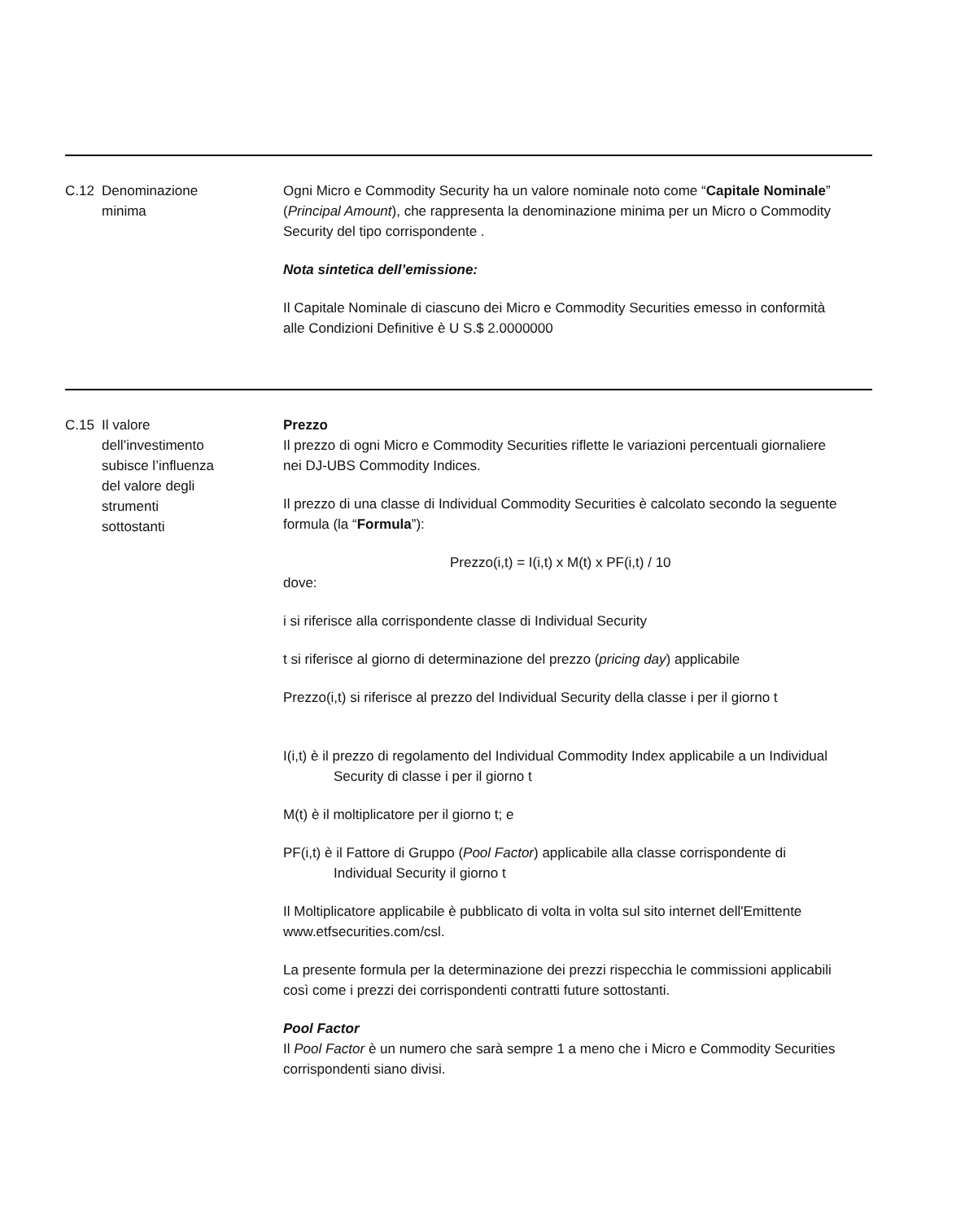C.12 Denominazione
minima
Ogni Micro e Commodity Security ha un valore nominale noto come “Capitale Nominale” (Principal Amount), che rappresenta la denominazione minima per un Micro o Commodity Security del tipo corrispondente .
Nota sintetica dell’emissione:
Il Capitale Nominale di ciascuno dei Micro e Commodity Securities emesso in conformità alle Condizioni Definitive è U S.$ 2.0000000
C.15 Il valore
dell’investimento
subisce l’influenza
del valore degli
strumenti
sottostanti
Prezzo
Il prezzo di ogni Micro e Commodity Securities riflette le variazioni percentuali giornaliere nei DJ-UBS Commodity Indices.
Il prezzo di una classe di Individual Commodity Securities è calcolato secondo la seguente formula (la “Formula”):
Prezzo(i,t) = I(i,t) x M(t) x PF(i,t) / 10
dove:
i si riferisce alla corrispondente classe di Individual Security
t si riferisce al giorno di determinazione del prezzo (pricing day) applicabile
Prezzo(i,t) si riferisce al prezzo del Individual Security della classe i per il giorno t
I(i,t) è il prezzo di regolamento del Individual Commodity Index applicabile a un Individual Security di classe i per il giorno t
M(t) è il moltiplicatore per il giorno t; e
PF(i,t) è il Fattore di Gruppo (Pool Factor) applicabile alla classe corrispondente di Individual Security il giorno t
Il Moltiplicatore applicabile è pubblicato di volta in volta sul sito internet dell'Emittente www.etfsecurities.com/csl.
La presente formula per la determinazione dei prezzi rispecchia le commissioni applicabili così come i prezzi dei corrispondenti contratti future sottostanti.
Pool Factor
Il Pool Factor è un numero che sarà sempre 1 a meno che i Micro e Commodity Securities corrispondenti siano divisi.